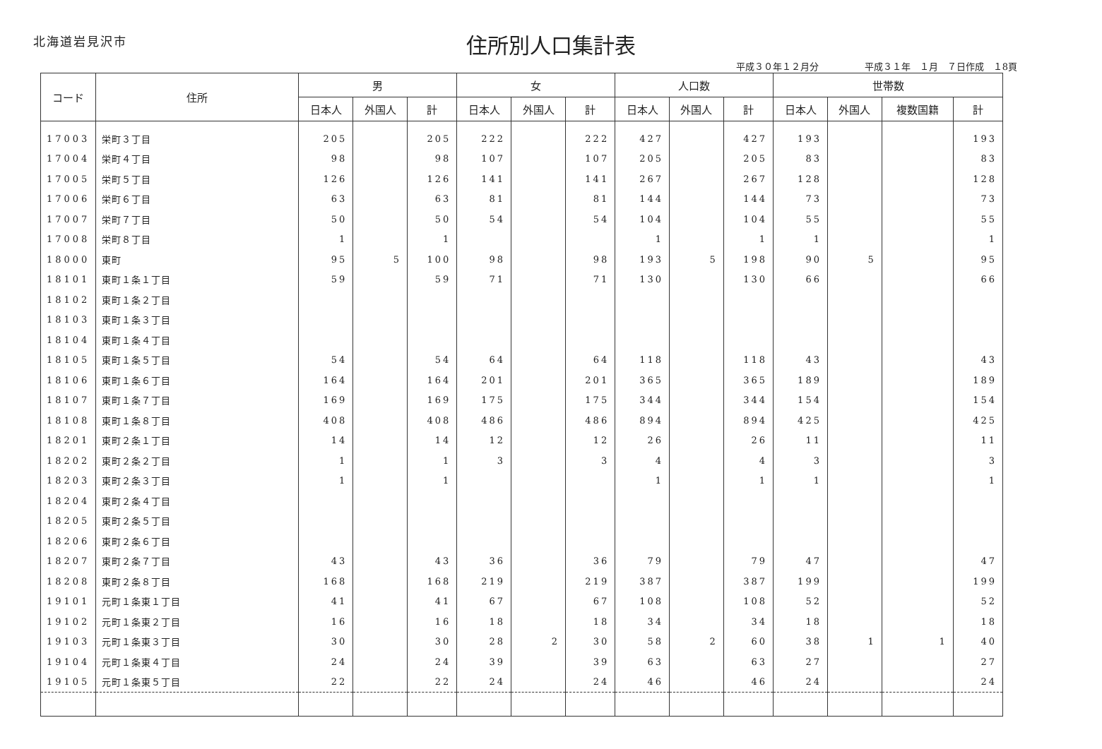北海道岩見沢市
住所別人口集計表
平成３０年１２月分　　　　　平成３１年　１月　７日作成　１8頁
| コード | 住所 | 男 | | | 女 | | | 人口数 | | | 世帯数 | | | |
| --- | --- | --- | --- | --- | --- | --- | --- | --- | --- | --- | --- | --- | --- | --- |
| | | 日本人 | 外国人 | 計 | 日本人 | 外国人 | 計 | 日本人 | 外国人 | 計 | 日本人 | 外国人 | 複数国籍 | 計 |
| 17003 | 栄町３丁目 | 205 | | 205 | 222 | | 222 | 427 | | 427 | 193 | | | 193 |
| 17004 | 栄町４丁目 | 98 | | 98 | 107 | | 107 | 205 | | 205 | 83 | | | 83 |
| 17005 | 栄町５丁目 | 126 | | 126 | 141 | | 141 | 267 | | 267 | 128 | | | 128 |
| 17006 | 栄町６丁目 | 63 | | 63 | 81 | | 81 | 144 | | 144 | 73 | | | 73 |
| 17007 | 栄町７丁目 | 50 | | 50 | 54 | | 54 | 104 | | 104 | 55 | | | 55 |
| 17008 | 栄町８丁目 | 1 | | 1 | | | | 1 | | 1 | 1 | | | 1 |
| 18000 | 東町 | 95 | 5 | 100 | 98 | | 98 | 193 | 5 | 198 | 90 | 5 | | 95 |
| 18101 | 東町１条１丁目 | 59 | | 59 | 71 | | 71 | 130 | | 130 | 66 | | | 66 |
| 18102 | 東町１条２丁目 | | | | | | | | | | | | | |
| 18103 | 東町１条３丁目 | | | | | | | | | | | | | |
| 18104 | 東町１条４丁目 | | | | | | | | | | | | | |
| 18105 | 東町１条５丁目 | 54 | | 54 | 64 | | 64 | 118 | | 118 | 43 | | | 43 |
| 18106 | 東町１条６丁目 | 164 | | 164 | 201 | | 201 | 365 | | 365 | 189 | | | 189 |
| 18107 | 東町１条７丁目 | 169 | | 169 | 175 | | 175 | 344 | | 344 | 154 | | | 154 |
| 18108 | 東町１条８丁目 | 408 | | 408 | 486 | | 486 | 894 | | 894 | 425 | | | 425 |
| 18201 | 東町２条１丁目 | 14 | | 14 | 12 | | 12 | 26 | | 26 | 11 | | | 11 |
| 18202 | 東町２条２丁目 | 1 | | 1 | 3 | | 3 | 4 | | 4 | 3 | | | 3 |
| 18203 | 東町２条３丁目 | 1 | | 1 | | | | 1 | | 1 | 1 | | | 1 |
| 18204 | 東町２条４丁目 | | | | | | | | | | | | | |
| 18205 | 東町２条５丁目 | | | | | | | | | | | | | |
| 18206 | 東町２条６丁目 | | | | | | | | | | | | | |
| 18207 | 東町２条７丁目 | 43 | | 43 | 36 | | 36 | 79 | | 79 | 47 | | | 47 |
| 18208 | 東町２条８丁目 | 168 | | 168 | 219 | | 219 | 387 | | 387 | 199 | | | 199 |
| 19101 | 元町１条東１丁目 | 41 | | 41 | 67 | | 67 | 108 | | 108 | 52 | | | 52 |
| 19102 | 元町１条東２丁目 | 16 | | 16 | 18 | | 18 | 34 | | 34 | 18 | | | 18 |
| 19103 | 元町１条東３丁目 | 30 | | 30 | 28 | 2 | 30 | 58 | 2 | 60 | 38 | 1 | 1 | 40 |
| 19104 | 元町１条東４丁目 | 24 | | 24 | 39 | | 39 | 63 | | 63 | 27 | | | 27 |
| 19105 | 元町１条東５丁目 | 22 | | 22 | 24 | | 24 | 46 | | 46 | 24 | | | 24 |